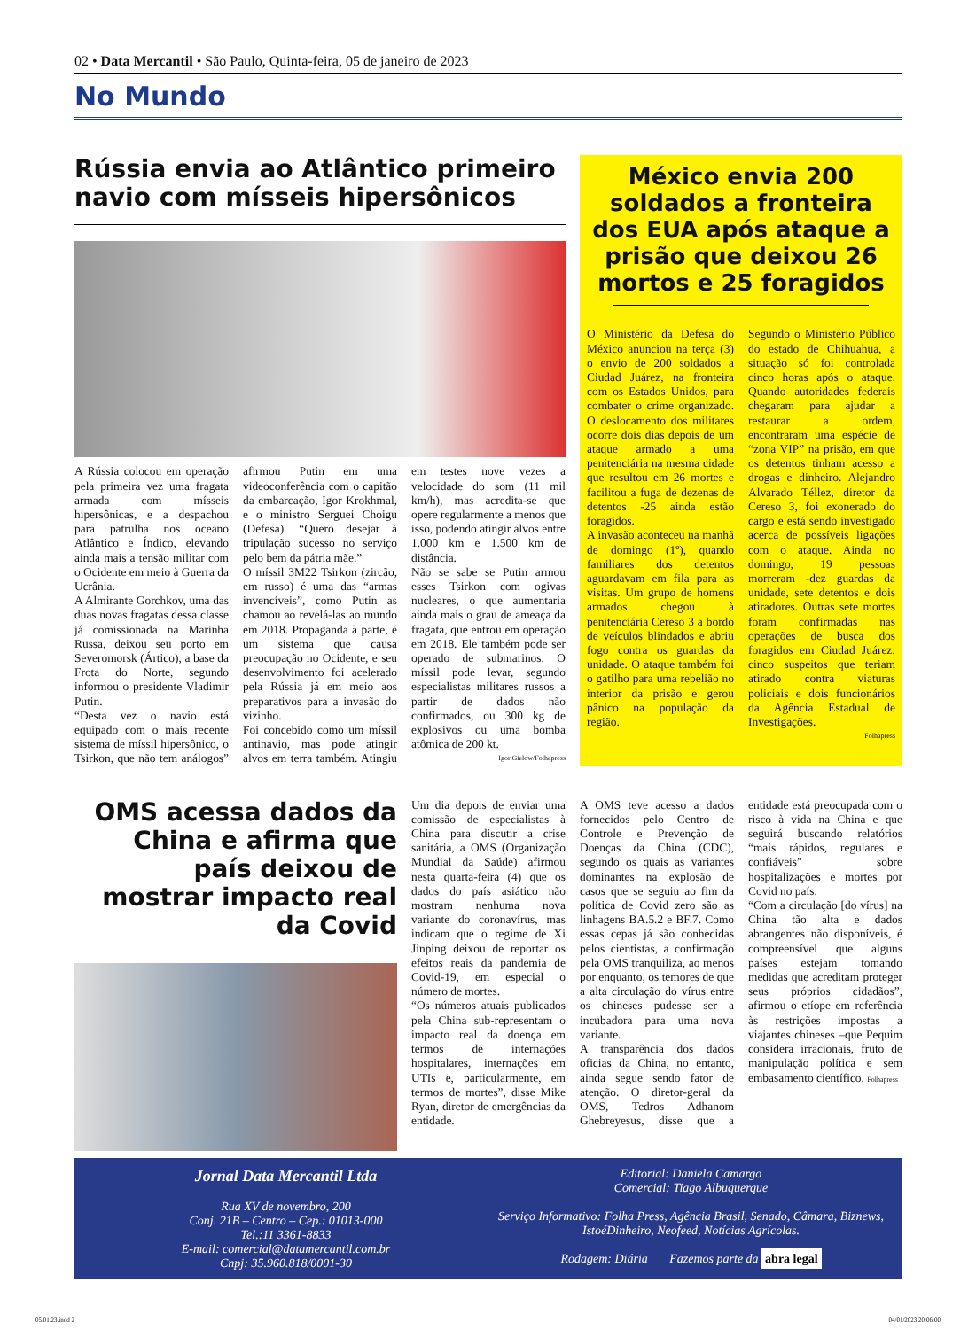02 • Data Mercantil • São Paulo, Quinta-feira, 05 de janeiro de 2023
No Mundo
Rússia envia ao Atlântico primeiro navio com mísseis hipersônicos
A Rússia colocou em operação pela primeira vez uma fragata armada com mísseis hipersônicas, e a despachou para patrulha nos oceano Atlântico e Índico, elevando ainda mais a tensão militar com o Ocidente em meio à Guerra da Ucrânia.
A Almirante Gorchkov, uma das duas novas fragatas dessa classe já comissionada na Marinha Russa, deixou seu porto em Severomorsk (Ártico), a base da Frota do Norte, segundo informou o presidente Vladimir Putin.
“Desta vez o navio está equipado com o mais recente sistema de míssil hipersônico, o Tsirkon, que não tem análogos” afirmou Putin em uma videoconferência com o capitão da embarcação, Igor Krokhmal, e o ministro Serguei Choigu (Defesa). “Quero desejar à tripulação sucesso no serviço pelo bem da pátria mãe.”
O míssil 3M22 Tsirkon (zircão, em russo) é uma das “armas invencíveis”, como Putin as chamou ao revelá-las ao mundo em 2018. Propaganda à parte, é um sistema que causa preocupação no Ocidente, e seu desenvolvimento foi acelerado pela Rússia já em meio aos preparativos para a invasão do vizinho.
Foi concebido como um míssil antinavio, mas pode atingir alvos em terra também. Atingiu em testes nove vezes a velocidade do som (11 mil km/h), mas acredita-se que opere regularmente a menos que isso, podendo atingir alvos entre 1.000 km e 1.500 km de distância.
Não se sabe se Putin armou esses Tsirkon com ogivas nucleares, o que aumentaria ainda mais o grau de ameaça da fragata, que entrou em operação em 2018. Ele também pode ser operado de submarinos. O míssil pode levar, segundo especialistas militares russos a partir de dados não confirmados, ou 300 kg de explosivos ou uma bomba atômica de 200 kt.
Igor Gielow/Folhapress
México envia 200 soldados a fronteira dos EUA após ataque a prisão que deixou 26 mortos e 25 foragidos
O Ministério da Defesa do México anunciou na terça (3) o envio de 200 soldados a Ciudad Juárez, na fronteira com os Estados Unidos, para combater o crime organizado. O deslocamento dos militares ocorre dois dias depois de um ataque armado a uma penitenciária na mesma cidade que resultou em 26 mortes e facilitou a fuga de dezenas de detentos -25 ainda estão foragidos.
A invasão aconteceu na manhã de domingo (1º), quando familiares dos detentos aguardavam em fila para as visitas. Um grupo de homens armados chegou à penitenciária Cereso 3 a bordo de veículos blindados e abriu fogo contra os guardas da unidade. O ataque também foi o gatilho para uma rebelião no interior da prisão e gerou pânico na população da região.
Segundo o Ministério Público do estado de Chihuahua, a situação só foi controlada cinco horas após o ataque. Quando autoridades federais chegaram para ajudar a restaurar a ordem, encontraram uma espécie de “zona VIP” na prisão, em que os detentos tinham acesso a drogas e dinheiro. Alejandro Alvarado Téllez, diretor da Cereso 3, foi exonerado do cargo e está sendo investigado acerca de possíveis ligações com o ataque. Ainda no domingo, 19 pessoas morreram -dez guardas da unidade, sete detentos e dois atiradores. Outras sete mortes foram confirmadas nas operações de busca dos foragidos em Ciudad Juárez: cinco suspeitos que teriam atirado contra viaturas policiais e dois funcionários da Agência Estadual de Investigações.
Folhapress
OMS acessa dados da China e afirma que país deixou de mostrar impacto real da Covid
Um dia depois de enviar uma comissão de especialistas à China para discutir a crise sanitária, a OMS (Organização Mundial da Saúde) afirmou nesta quarta-feira (4) que os dados do país asiático não mostram nenhuma nova variante do coronavírus, mas indicam que o regime de Xi Jinping deixou de reportar os efeitos reais da pandemia de Covid-19, em especial o número de mortes.
“Os números atuais publicados pela China sub-representam o impacto real da doença em termos de internações hospitalares, internações em UTIs e, particularmente, em termos de mortes”, disse Mike Ryan, diretor de emergências da entidade.
A OMS teve acesso a dados fornecidos pelo Centro de Controle e Prevenção de Doenças da China (CDC), segundo os quais as variantes dominantes na explosão de casos que se seguiu ao fim da política de Covid zero são as linhagens BA.5.2 e BF.7. Como essas cepas já são conhecidas pelos cientistas, a confirmação pela OMS tranquiliza, ao menos por enquanto, os temores de que a alta circulação do vírus entre os chineses pudesse ser a incubadora para uma nova variante.
A transparência dos dados oficias da China, no entanto, ainda segue sendo fator de atenção. O diretor-geral da OMS, Tedros Adhanom Ghebreyesus, disse que a entidade está preocupada com o risco à vida na China e que seguirá buscando relatórios “mais rápidos, regulares e confiáveis” sobre hospitalizações e mortes por Covid no país.
“Com a circulação [do vírus] na China tão alta e dados abrangentes não disponíveis, é compreensível que alguns países estejam tomando medidas que acreditam proteger seus próprios cidadãos”, afirmou o etíope em referência às restrições impostas a viajantes chineses –que Pequim considera irracionais, fruto de manipulação política e sem embasamento científico. Folhapress
Jornal Data Mercantil Ltda
Rua XV de novembro, 200
Conj. 21B – Centro – Cep.: 01013-000
Tel.:11 3361-8833
E-mail: comercial@datamercantil.com.br
Cnpj: 35.960.818/0001-30
Editorial: Daniela Camargo
Comercial: Tiago Albuquerque
Serviço Informativo: Folha Press, Agência Brasil, Senado, Câmara, Biznews, IstoéDinheiro, Neofeed, Notícias Agrícolas.
Rodagem: Diária Fazemos parte da abra legal
05.01.23.indd 2 04/01/2023 20:06:00